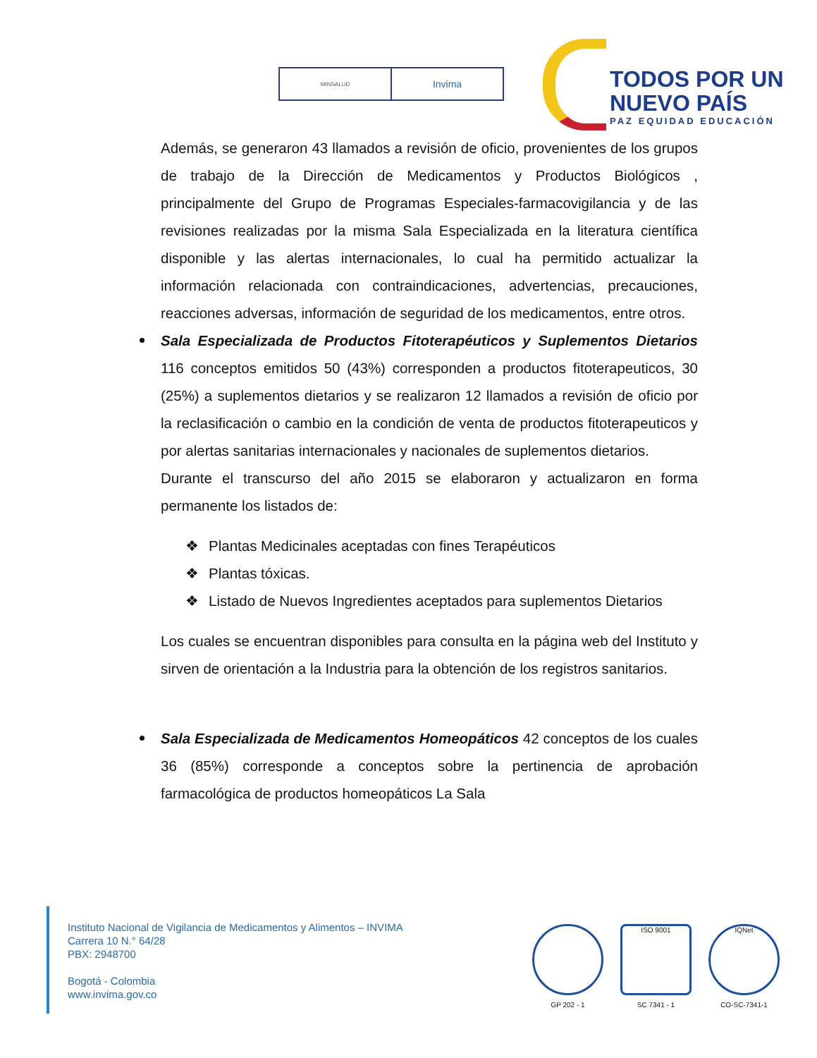MINSALUD
Invima
TODOS POR UN
NUEVO PAÍS
PAZ EQUIDAD EDUCACIÓN
Además, se generaron 43 llamados a revisión de oficio, provenientes de los grupos de trabajo de la Dirección de Medicamentos y Productos Biológicos , principalmente del Grupo de Programas Especiales-farmacovigilancia y de las revisiones realizadas por la misma Sala Especializada en la literatura científica disponible y las alertas internacionales, lo cual ha permitido actualizar la información relacionada con contraindicaciones, advertencias, precauciones, reacciones adversas, información de seguridad de los medicamentos, entre otros.
Sala Especializada de Productos Fitoterapéuticos y Suplementos Dietarios 116 conceptos emitidos 50 (43%) corresponden a productos fitoterapeuticos, 30 (25%) a suplementos dietarios y se realizaron 12 llamados a revisión de oficio por la reclasificación o cambio en la condición de venta de productos fitoterapeuticos y por alertas sanitarias internacionales y nacionales de suplementos dietarios.
Durante el transcurso del año 2015 se elaboraron y actualizaron en forma permanente los listados de:
❖ Plantas Medicinales aceptadas con fines Terapéuticos
❖ Plantas tóxicas.
❖ Listado de Nuevos Ingredientes aceptados para suplementos Dietarios
Los cuales se encuentran disponibles para consulta en la página web del Instituto y sirven de orientación a la Industria para la obtención de los registros sanitarios.
Sala Especializada de Medicamentos Homeopáticos 42 conceptos de los cuales 36 (85%) corresponde a conceptos sobre la pertinencia de aprobación farmacológica de productos homeopáticos La Sala
Instituto Nacional de Vigilancia de Medicamentos y Alimentos – INVIMA
Carrera 10 N.° 64/28
PBX: 2948700
Bogotá - Colombia
www.invima.gov.co
GP 202 - 1
ISO 9001
SC 7341 - 1
IQNet
CO-SC-7341-1